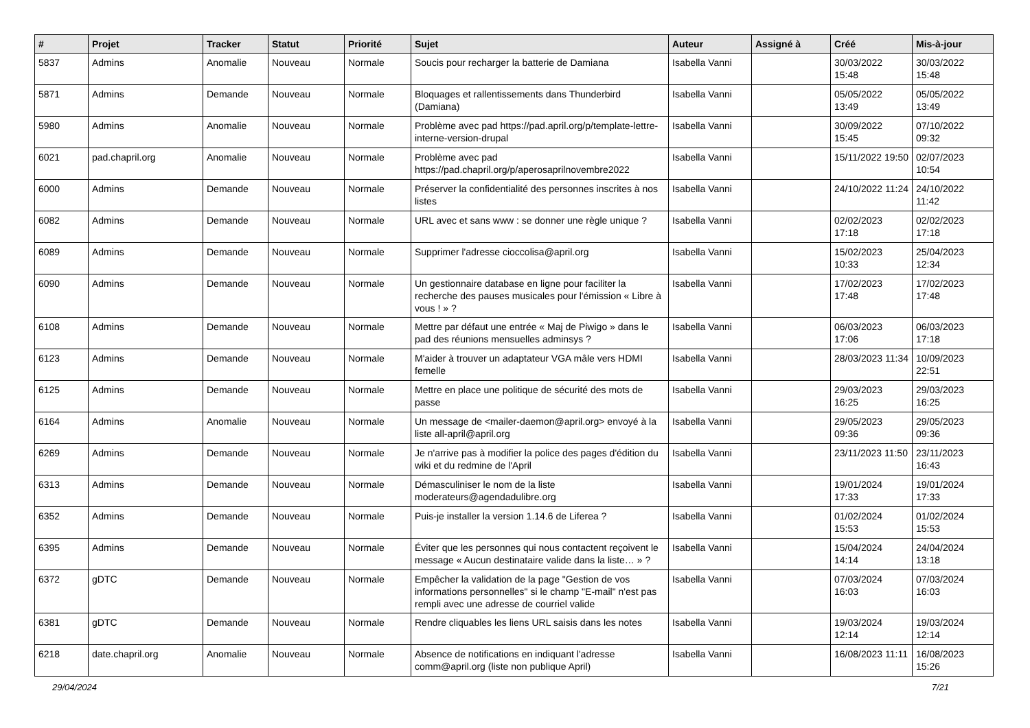| # | Projet | Tracker | Statut | Priorité | Sujet | Auteur | Assigné à | Créé | Mis-à-jour |
| --- | --- | --- | --- | --- | --- | --- | --- | --- | --- |
| 5837 | Admins | Anomalie | Nouveau | Normale | Soucis pour recharger la batterie de Damiana | Isabella Vanni | | 30/03/2022 15:48 | 30/03/2022 15:48 |
| 5871 | Admins | Demande | Nouveau | Normale | Bloquages et rallentissements dans Thunderbird (Damiana) | Isabella Vanni | | 05/05/2022 13:49 | 05/05/2022 13:49 |
| 5980 | Admins | Anomalie | Nouveau | Normale | Problème avec pad https://pad.april.org/p/template-lettre-interne-version-drupal | Isabella Vanni | | 30/09/2022 15:45 | 07/10/2022 09:32 |
| 6021 | pad.chapril.org | Anomalie | Nouveau | Normale | Problème avec pad https://pad.chapril.org/p/aperosaprilnovembre2022 | Isabella Vanni | | 15/11/2022 19:50 | 02/07/2023 10:54 |
| 6000 | Admins | Demande | Nouveau | Normale | Préserver la confidentialité des personnes inscrites à nos listes | Isabella Vanni | | 24/10/2022 11:24 | 24/10/2022 11:42 |
| 6082 | Admins | Demande | Nouveau | Normale | URL avec et sans www : se donner une règle unique ? | Isabella Vanni | | 02/02/2023 17:18 | 02/02/2023 17:18 |
| 6089 | Admins | Demande | Nouveau | Normale | Supprimer l'adresse cioccolisa@april.org | Isabella Vanni | | 15/02/2023 10:33 | 25/04/2023 12:34 |
| 6090 | Admins | Demande | Nouveau | Normale | Un gestionnaire database en ligne pour faciliter la recherche des pauses musicales pour l'émission « Libre à vous ! » ? | Isabella Vanni | | 17/02/2023 17:48 | 17/02/2023 17:48 |
| 6108 | Admins | Demande | Nouveau | Normale | Mettre par défaut une entrée « Maj de Piwigo » dans le pad des réunions mensuelles adminsys ? | Isabella Vanni | | 06/03/2023 17:06 | 06/03/2023 17:18 |
| 6123 | Admins | Demande | Nouveau | Normale | M'aider à trouver un adaptateur VGA mâle vers HDMI femelle | Isabella Vanni | | 28/03/2023 11:34 | 10/09/2023 22:51 |
| 6125 | Admins | Demande | Nouveau | Normale | Mettre en place une politique de sécurité des mots de passe | Isabella Vanni | | 29/03/2023 16:25 | 29/03/2023 16:25 |
| 6164 | Admins | Anomalie | Nouveau | Normale | Un message de <mailer-daemon@april.org> envoyé à la liste all-april@april.org | Isabella Vanni | | 29/05/2023 09:36 | 29/05/2023 09:36 |
| 6269 | Admins | Demande | Nouveau | Normale | Je n'arrive pas à modifier la police des pages d'édition du wiki et du redmine de l'April | Isabella Vanni | | 23/11/2023 11:50 | 23/11/2023 16:43 |
| 6313 | Admins | Demande | Nouveau | Normale | Démasculiniser le nom de la liste moderateurs@agendadulibre.org | Isabella Vanni | | 19/01/2024 17:33 | 19/01/2024 17:33 |
| 6352 | Admins | Demande | Nouveau | Normale | Puis-je installer la version 1.14.6 de Liferea ? | Isabella Vanni | | 01/02/2024 15:53 | 01/02/2024 15:53 |
| 6395 | Admins | Demande | Nouveau | Normale | Éviter que les personnes qui nous contactent reçoivent le message « Aucun destinataire valide dans la liste… » ? | Isabella Vanni | | 15/04/2024 14:14 | 24/04/2024 13:18 |
| 6372 | gDTC | Demande | Nouveau | Normale | Empêcher la validation de la page "Gestion de vos informations personnelles" si le champ "E-mail" n'est pas rempli avec une adresse de courriel valide | Isabella Vanni | | 07/03/2024 16:03 | 07/03/2024 16:03 |
| 6381 | gDTC | Demande | Nouveau | Normale | Rendre cliquables les liens URL saisis dans les notes | Isabella Vanni | | 19/03/2024 12:14 | 19/03/2024 12:14 |
| 6218 | date.chapril.org | Anomalie | Nouveau | Normale | Absence de notifications en indiquant l'adresse comm@april.org (liste non publique April) | Isabella Vanni | | 16/08/2023 11:11 | 16/08/2023 15:26 |
29/04/2024 7/21